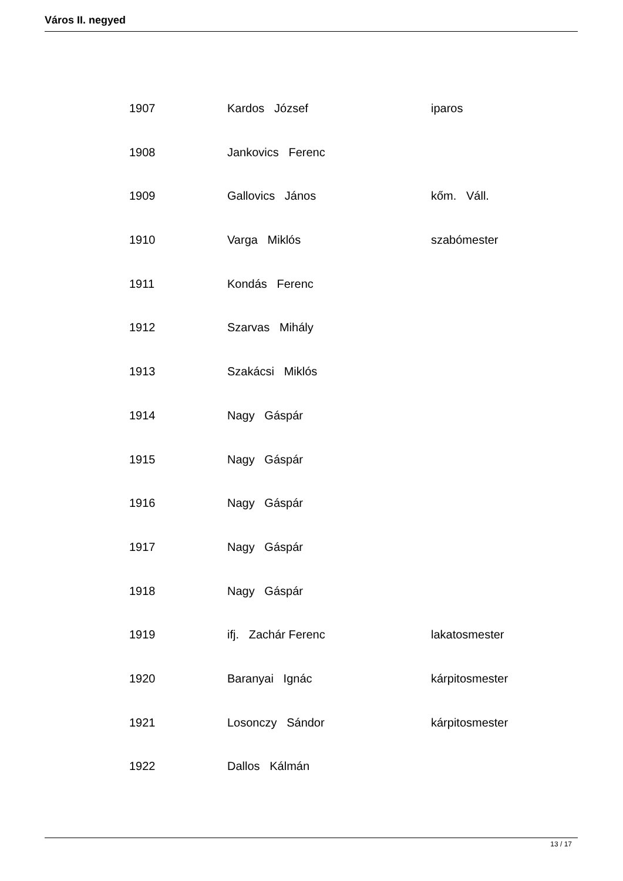Város II. negyed
| 1907 | Kardos József | iparos |
| 1908 | Jankovics Ferenc | |
| 1909 | Gallovics János | kőm. Váll. |
| 1910 | Varga Miklós | szabómester |
| 1911 | Kondás Ferenc | |
| 1912 | Szarvas Mihály | |
| 1913 | Szakácsi Miklós | |
| 1914 | Nagy Gáspár | |
| 1915 | Nagy Gáspár | |
| 1916 | Nagy Gáspár | |
| 1917 | Nagy Gáspár | |
| 1918 | Nagy Gáspár | |
| 1919 | ifj. Zachár Ferenc | lakatosmester |
| 1920 | Baranyai Ignác | kárpitosmester |
| 1921 | Losonczy Sándor | kárpitosmester |
| 1922 | Dallos Kálmán | |
13 / 17